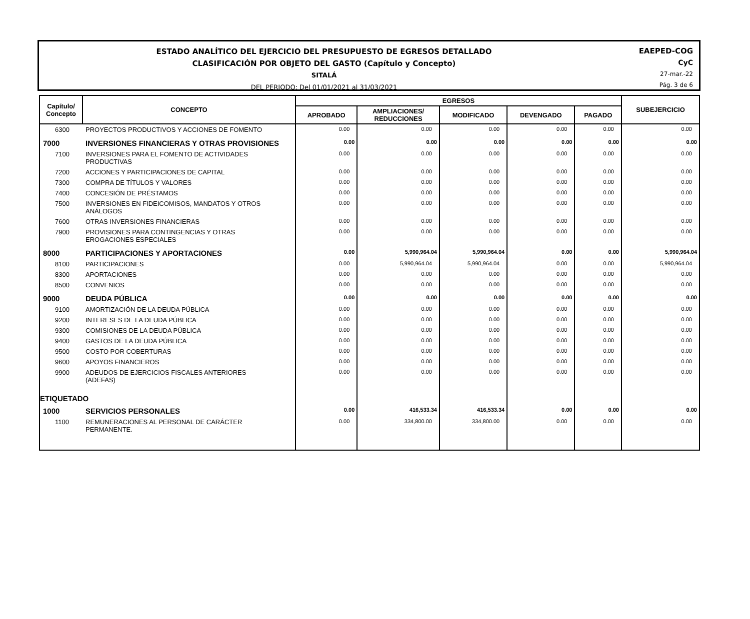ESTADO ANALÍTICO DEL EJERCICIO DEL PRESUPUESTO DE EGRESOS DETALLADO
CLASIFICACIÓN POR OBJETO DEL GASTO (Capítulo y Concepto)
SITALÁ
DEL PERIODO: Del 01/01/2021 al 31/03/2021
EAEPED-COG
CyC
27-mar.-22
Pág. 3 de 6
| Capítulo/ Concepto | CONCEPTO | EGRESOS | | | | | SUBEJERCICIO |
| --- | --- | --- | --- | --- | --- | --- | --- |
| | | APROBADO | AMPLIACIONES/ REDUCCIONES | MODIFICADO | DEVENGADO | PAGADO | |
| 6300 | PROYECTOS PRODUCTIVOS Y ACCIONES DE FOMENTO | 0.00 | 0.00 | 0.00 | 0.00 | 0.00 | 0.00 |
| 7000 | INVERSIONES FINANCIERAS Y OTRAS PROVISIONES | 0.00 | 0.00 | 0.00 | 0.00 | 0.00 | 0.00 |
| 7100 | INVERSIONES PARA EL FOMENTO DE ACTIVIDADES PRODUCTIVAS | 0.00 | 0.00 | 0.00 | 0.00 | 0.00 | 0.00 |
| 7200 | ACCIONES Y PARTICIPACIONES DE CAPITAL | 0.00 | 0.00 | 0.00 | 0.00 | 0.00 | 0.00 |
| 7300 | COMPRA DE TÍTULOS Y VALORES | 0.00 | 0.00 | 0.00 | 0.00 | 0.00 | 0.00 |
| 7400 | CONCESIÓN DE PRÉSTAMOS | 0.00 | 0.00 | 0.00 | 0.00 | 0.00 | 0.00 |
| 7500 | INVERSIONES EN FIDEICOMISOS, MANDATOS Y OTROS ANÁLOGOS | 0.00 | 0.00 | 0.00 | 0.00 | 0.00 | 0.00 |
| 7600 | OTRAS INVERSIONES FINANCIERAS | 0.00 | 0.00 | 0.00 | 0.00 | 0.00 | 0.00 |
| 7900 | PROVISIONES PARA CONTINGENCIAS Y OTRAS EROGACIONES ESPECIALES | 0.00 | 0.00 | 0.00 | 0.00 | 0.00 | 0.00 |
| 8000 | PARTICIPACIONES Y APORTACIONES | 0.00 | 5,990,964.04 | 5,990,964.04 | 0.00 | 0.00 | 5,990,964.04 |
| 8100 | PARTICIPACIONES | 0.00 | 5,990,964.04 | 5,990,964.04 | 0.00 | 0.00 | 5,990,964.04 |
| 8300 | APORTACIONES | 0.00 | 0.00 | 0.00 | 0.00 | 0.00 | 0.00 |
| 8500 | CONVENIOS | 0.00 | 0.00 | 0.00 | 0.00 | 0.00 | 0.00 |
| 9000 | DEUDA PÚBLICA | 0.00 | 0.00 | 0.00 | 0.00 | 0.00 | 0.00 |
| 9100 | AMORTIZACIÓN DE LA DEUDA PÚBLICA | 0.00 | 0.00 | 0.00 | 0.00 | 0.00 | 0.00 |
| 9200 | INTERESES DE LA DEUDA PÚBLICA | 0.00 | 0.00 | 0.00 | 0.00 | 0.00 | 0.00 |
| 9300 | COMISIONES DE LA DEUDA PÚBLICA | 0.00 | 0.00 | 0.00 | 0.00 | 0.00 | 0.00 |
| 9400 | GASTOS DE LA DEUDA PÚBLICA | 0.00 | 0.00 | 0.00 | 0.00 | 0.00 | 0.00 |
| 9500 | COSTO POR COBERTURAS | 0.00 | 0.00 | 0.00 | 0.00 | 0.00 | 0.00 |
| 9600 | APOYOS FINANCIEROS | 0.00 | 0.00 | 0.00 | 0.00 | 0.00 | 0.00 |
| 9900 | ADEUDOS DE EJERCICIOS FISCALES ANTERIORES (ADEFAS) | 0.00 | 0.00 | 0.00 | 0.00 | 0.00 | 0.00 |
| ETIQUETADO | | | | | | | |
| 1000 | SERVICIOS PERSONALES | 0.00 | 416,533.34 | 416,533.34 | 0.00 | 0.00 | 0.00 |
| 1100 | REMUNERACIONES AL PERSONAL DE CARÁCTER PERMANENTE. | 0.00 | 334,800.00 | 334,800.00 | 0.00 | 0.00 | 0.00 |